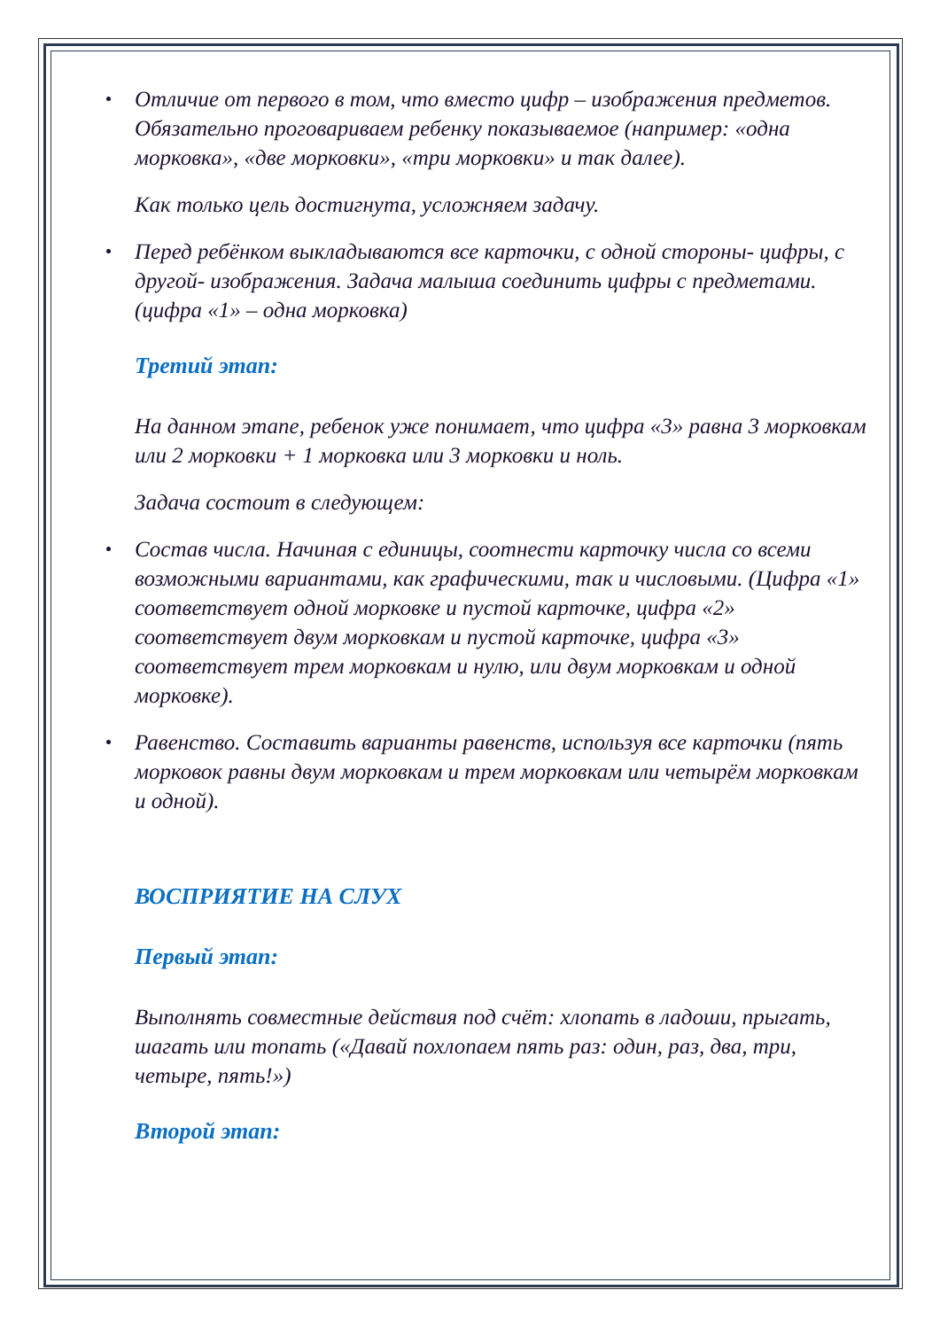Отличие от первого в том, что вместо цифр – изображения предметов. Обязательно проговариваем ребенку показываемое (например: «одна морковка», «две морковки», «три морковки» и так далее).
Как только цель достигнута, усложняем задачу.
Перед ребёнком выкладываются все карточки, с одной стороны- цифры, с другой- изображения. Задача малыша соединить цифры с предметами. (цифра «1» – одна морковка)
Третий этап:
На данном этапе, ребенок уже понимает, что цифра «3» равна 3 морковкам или 2 морковки + 1 морковка или 3 морковки и ноль.
Задача состоит в следующем:
Состав числа. Начиная с единицы, соотнести карточку числа со всеми возможными вариантами, как графическими, так и числовыми. (Цифра «1» соответствует одной морковке и пустой карточке, цифра «2» соответствует двум морковкам и пустой карточке, цифра «3» соответствует трем морковкам и нулю, или двум морковкам и одной морковке).
Равенство. Составить варианты равенств, используя все карточки (пять морковок равны двум морковкам и трем морковкам или четырём морковкам и одной).
ВОСПРИЯТИЕ НА СЛУХ
Первый этап:
Выполнять совместные действия под счёт: хлопать в ладоши, прыгать, шагать или топать («Давай похлопаем пять раз: один, раз, два, три, четыре, пять!»)
Второй этап: